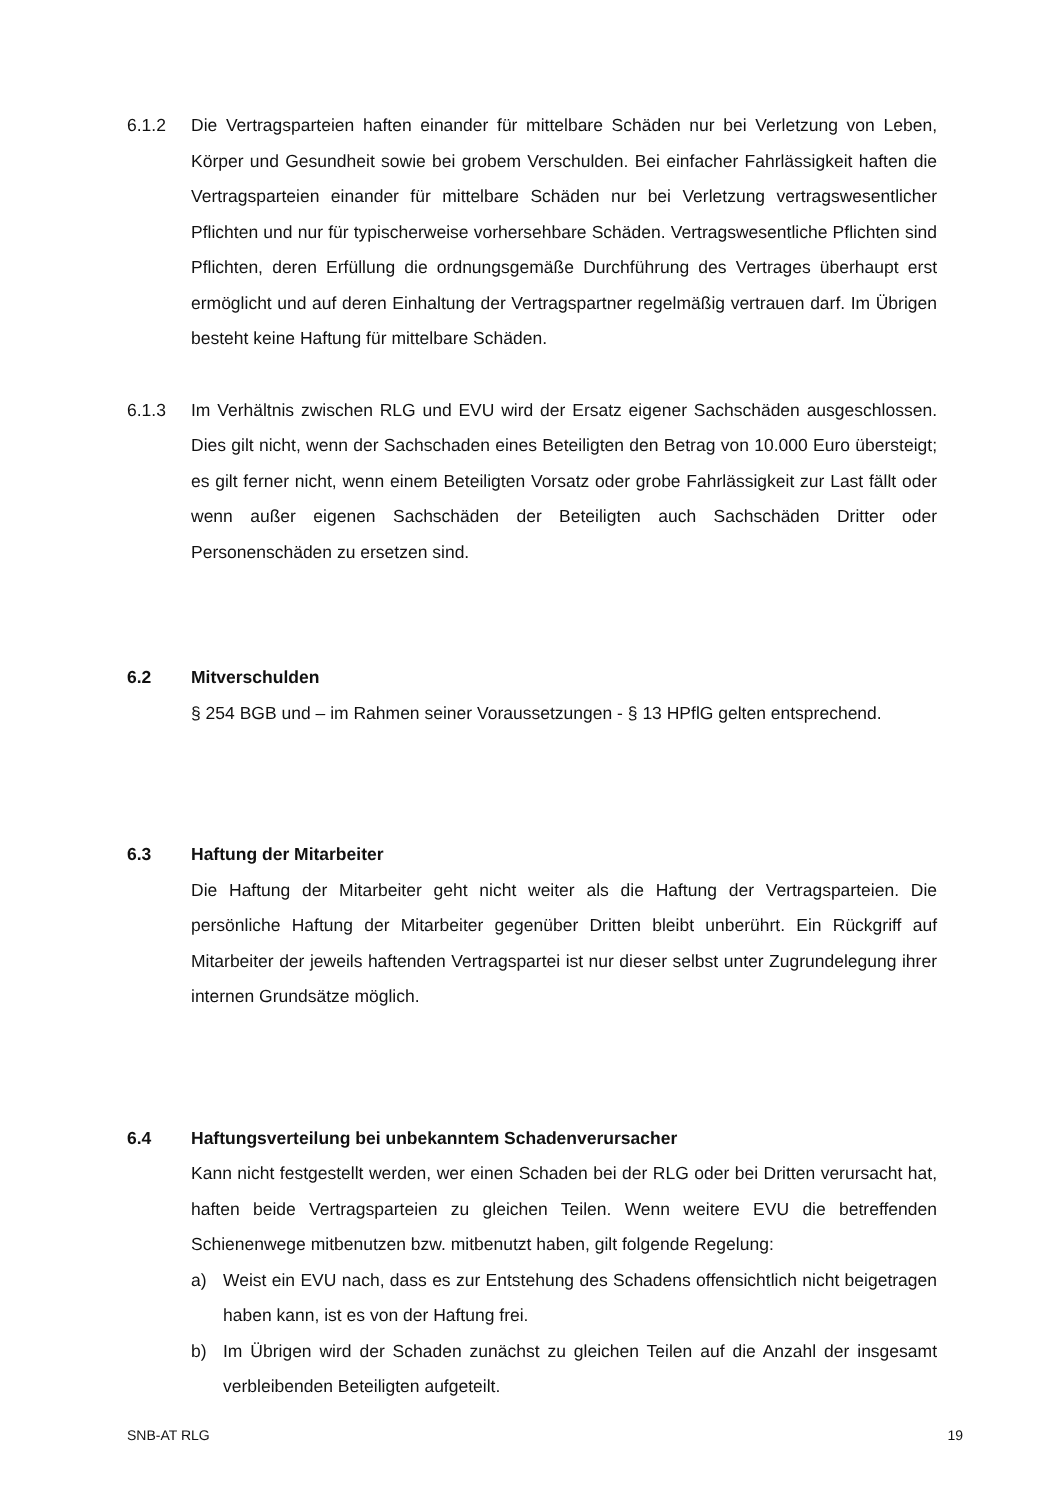6.1.2 Die Vertragsparteien haften einander für mittelbare Schäden nur bei Verletzung von Leben, Körper und Gesundheit sowie bei grobem Verschulden. Bei einfacher Fahrlässigkeit haften die Vertragsparteien einander für mittelbare Schäden nur bei Verletzung vertragswesentlicher Pflichten und nur für typischerweise vorhersehbare Schäden. Vertragswesentliche Pflichten sind Pflichten, deren Erfüllung die ordnungsgemäße Durchführung des Vertrages überhaupt erst ermöglicht und auf deren Einhaltung der Vertragspartner regelmäßig vertrauen darf. Im Übrigen besteht keine Haftung für mittelbare Schäden.
6.1.3 Im Verhältnis zwischen RLG und EVU wird der Ersatz eigener Sachschäden ausgeschlossen. Dies gilt nicht, wenn der Sachschaden eines Beteiligten den Betrag von 10.000 Euro übersteigt; es gilt ferner nicht, wenn einem Beteiligten Vorsatz oder grobe Fahrlässigkeit zur Last fällt oder wenn außer eigenen Sachschäden der Beteiligten auch Sachschäden Dritter oder Personenschäden zu ersetzen sind.
6.2 Mitverschulden
§ 254 BGB und – im Rahmen seiner Voraussetzungen - § 13 HPflG gelten entsprechend.
6.3 Haftung der Mitarbeiter
Die Haftung der Mitarbeiter geht nicht weiter als die Haftung der Vertragsparteien. Die persönliche Haftung der Mitarbeiter gegenüber Dritten bleibt unberührt. Ein Rückgriff auf Mitarbeiter der jeweils haftenden Vertragspartei ist nur dieser selbst unter Zugrundelegung ihrer internen Grundsätze möglich.
6.4 Haftungsverteilung bei unbekanntem Schadenverursacher
Kann nicht festgestellt werden, wer einen Schaden bei der RLG oder bei Dritten verursacht hat, haften beide Vertragsparteien zu gleichen Teilen. Wenn weitere EVU die betreffenden Schienenwege mitbenutzen bzw. mitbenutzt haben, gilt folgende Regelung:
a) Weist ein EVU nach, dass es zur Entstehung des Schadens offensichtlich nicht beigetragen haben kann, ist es von der Haftung frei.
b) Im Übrigen wird der Schaden zunächst zu gleichen Teilen auf die Anzahl der insgesamt verbleibenden Beteiligten aufgeteilt.
SNB-AT RLG 19